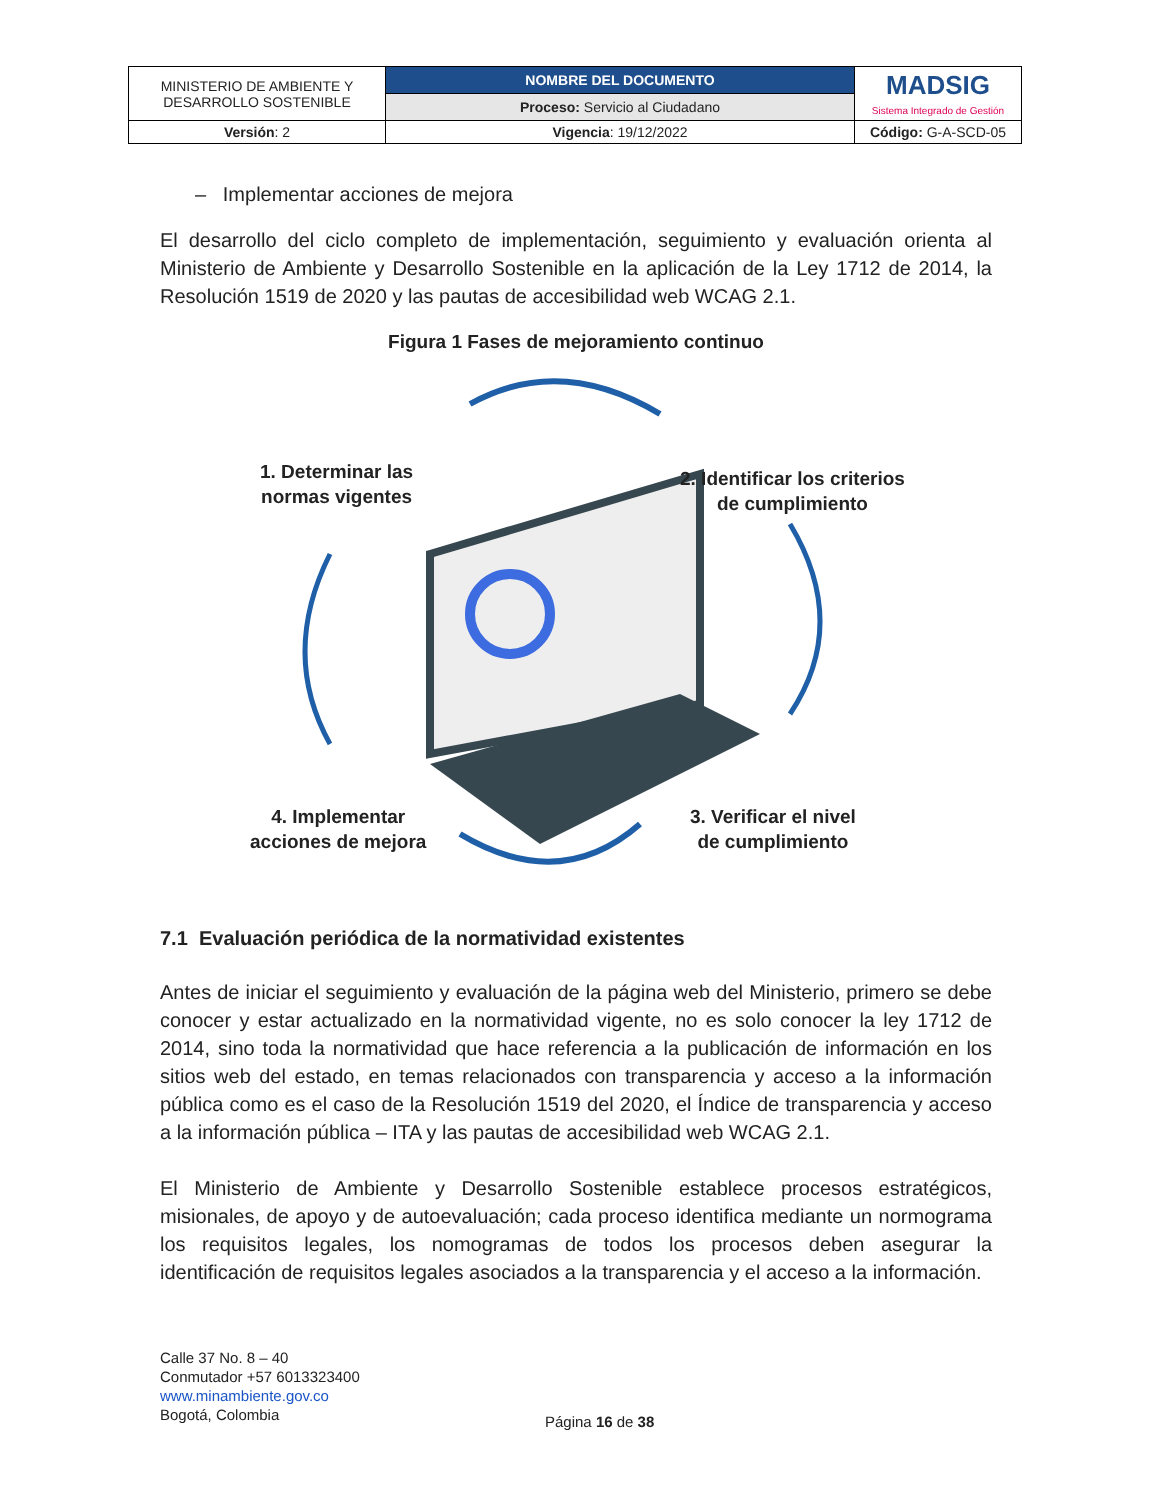| MINISTERIO DE AMBIENTE Y DESARROLLO SOSTENIBLE | NOMBRE DEL DOCUMENTO | MADSIG Sistema Integrado de Gestión |
| | Proceso: Servicio al Ciudadano | |
| Versión : 2 | Vigencia : 19/12/2022 | Código: G-A-SCD-05 |
– Implementar acciones de mejora
El desarrollo del ciclo completo de implementación, seguimiento y evaluación orienta al Ministerio de Ambiente y Desarrollo Sostenible en la aplicación de la Ley 1712 de 2014, la Resolución 1519 de 2020 y las pautas de accesibilidad web WCAG 2.1.
Figura 1 Fases de mejoramiento continuo
1. Determinar las
normas vigentes
2. Identificar los criterios
de cumplimiento
4. Implementar
acciones de mejora
3. Verificar el nivel
de cumplimiento
7.1 Evaluación periódica de la normatividad existentes
Antes de iniciar el seguimiento y evaluación de la página web del Ministerio, primero se debe conocer y estar actualizado en la normatividad vigente, no es solo conocer la ley 1712 de 2014, sino toda la normatividad que hace referencia a la publicación de información en los sitios web del estado, en temas relacionados con transparencia y acceso a la información pública como es el caso de la Resolución 1519 del 2020, el Índice de transparencia y acceso a la información pública – ITA y las pautas de accesibilidad web WCAG 2.1.
El Ministerio de Ambiente y Desarrollo Sostenible establece procesos estratégicos, misionales, de apoyo y de autoevaluación; cada proceso identifica mediante un normograma los requisitos legales, los nomogramas de todos los procesos deben asegurar la identificación de requisitos legales asociados a la transparencia y el acceso a la información.
Calle 37 No. 8 – 40
Conmutador +57 6013323400
www.minambiente.gov.co
Bogotá, Colombia
Página 16 de 38